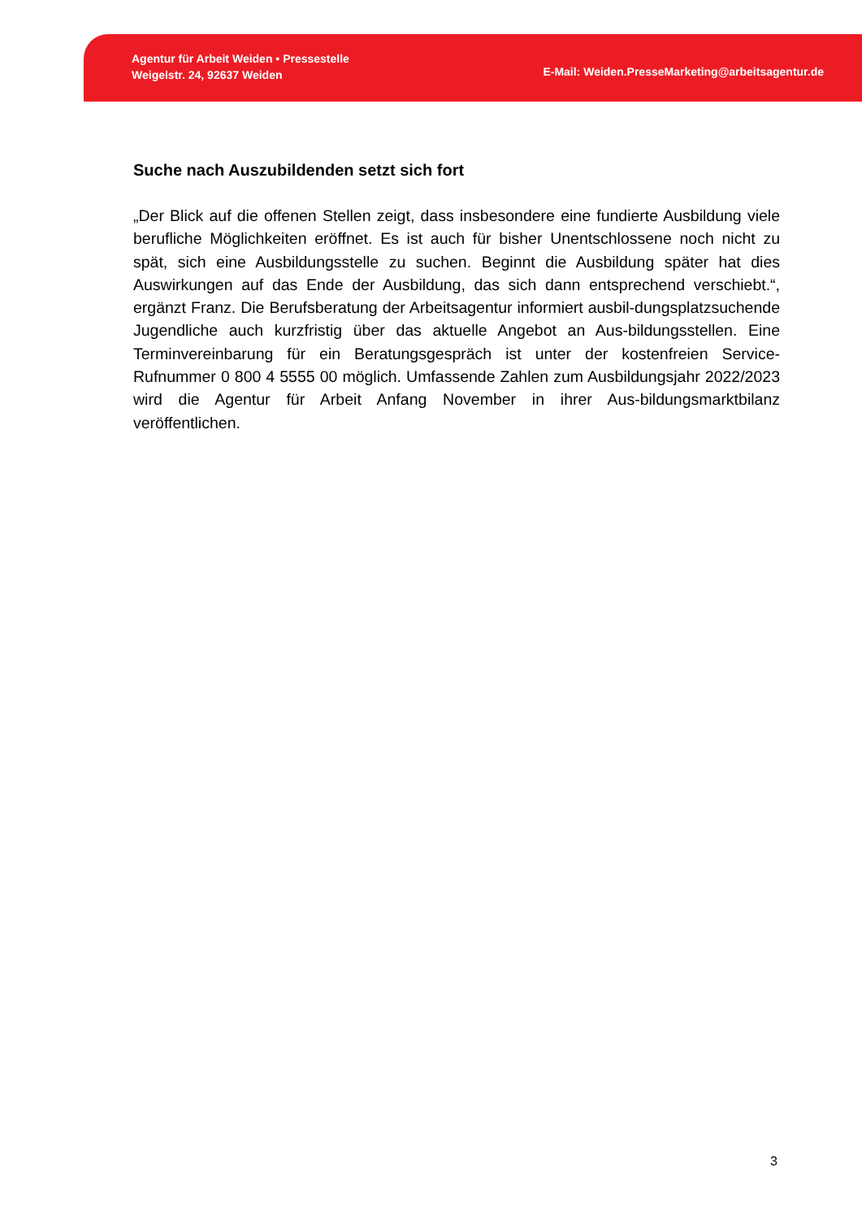Agentur für Arbeit Weiden • Pressestelle
Weigelstr. 24, 92637 Weiden
E-Mail: Weiden.PresseMarketing@arbeitsagentur.de
Suche nach Auszubildenden setzt sich fort
„Der Blick auf die offenen Stellen zeigt, dass insbesondere eine fundierte Ausbildung viele berufliche Möglichkeiten eröffnet. Es ist auch für bisher Unentschlossene noch nicht zu spät, sich eine Ausbildungsstelle zu suchen. Beginnt die Ausbildung später hat dies Auswirkungen auf das Ende der Ausbildung, das sich dann entsprechend verschiebt.“, ergänzt Franz. Die Berufsberatung der Arbeitsagentur informiert ausbil-dungsplatzsuchende Jugendliche auch kurzfristig über das aktuelle Angebot an Aus-bildungsstellen. Eine Terminvereinbarung für ein Beratungsgespräch ist unter der kostenfreien Service-Rufnummer 0 800 4 5555 00 möglich. Umfassende Zahlen zum Ausbildungsjahr 2022/2023 wird die Agentur für Arbeit Anfang November in ihrer Aus-bildungsmarktbilanz veröffentlichen.
3